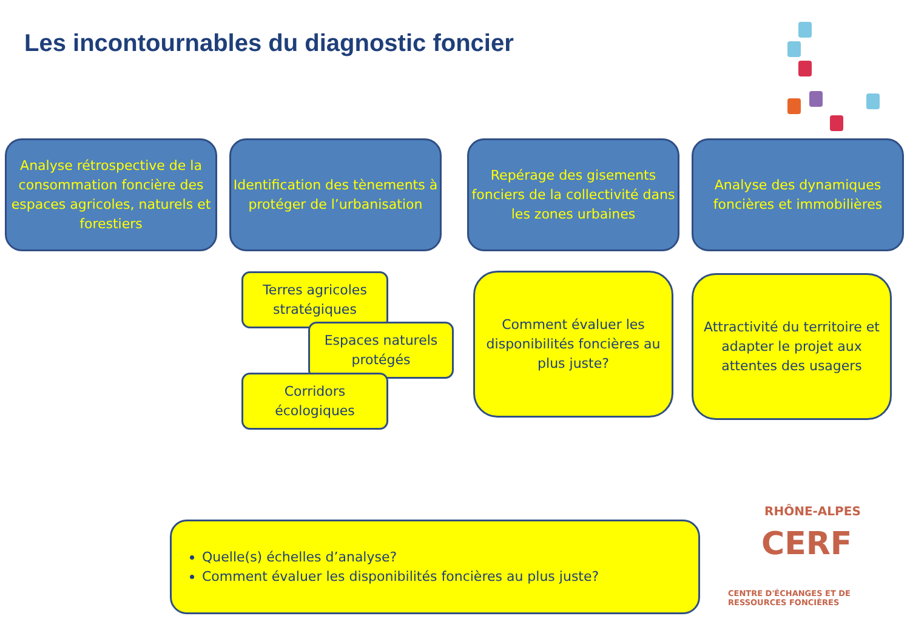Les incontournables du diagnostic foncier
Analyse rétrospective de la consommation foncière des espaces agricoles, naturels et forestiers
Identification des tènements à protéger de l’urbanisation
Repérage des gisements fonciers de la collectivité dans les zones urbaines
Analyse des dynamiques foncières et immobilières
Terres agricoles stratégiques
Espaces naturels protégés
Corridors écologiques
Comment évaluer les disponibilités foncières au plus juste?
Attractivité du territoire et adapter le projet aux attentes des usagers
Quelle(s) échelles d’analyse?
Comment évaluer les disponibilités foncières au plus juste?
RHÔNE-ALPES
CERF
CENTRE D'ÉCHANGES ET DE RESSOURCES FONCIÈRES